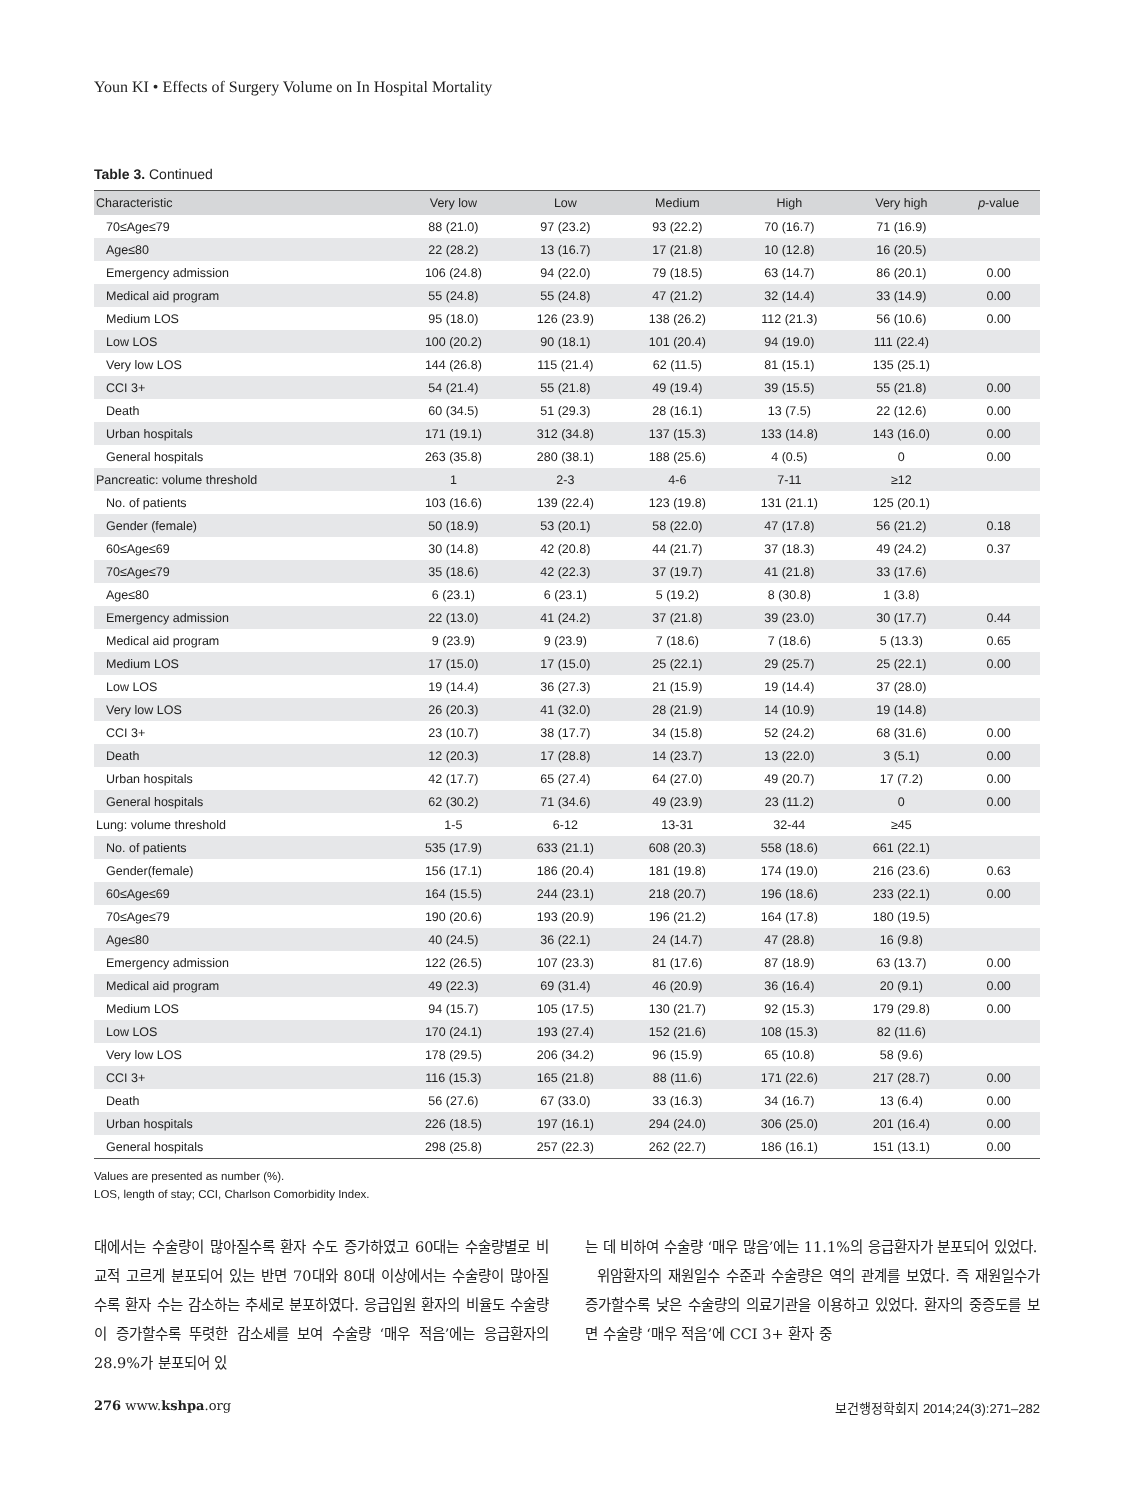Youn KI • Effects of Surgery Volume on In Hospital Mortality
Table 3. Continued
| Characteristic | Very low | Low | Medium | High | Very high | p -value |
| --- | --- | --- | --- | --- | --- | --- |
| 70≤Age≤79 | 88 (21.0) | 97 (23.2) | 93 (22.2) | 70 (16.7) | 71 (16.9) | |
| Age≤80 | 22 (28.2) | 13 (16.7) | 17 (21.8) | 10 (12.8) | 16 (20.5) | |
| Emergency admission | 106 (24.8) | 94 (22.0) | 79 (18.5) | 63 (14.7) | 86 (20.1) | 0.00 |
| Medical aid program | 55 (24.8) | 55 (24.8) | 47 (21.2) | 32 (14.4) | 33 (14.9) | 0.00 |
| Medium LOS | 95 (18.0) | 126 (23.9) | 138 (26.2) | 112 (21.3) | 56 (10.6) | 0.00 |
| Low LOS | 100 (20.2) | 90 (18.1) | 101 (20.4) | 94 (19.0) | 111 (22.4) | |
| Very low LOS | 144 (26.8) | 115 (21.4) | 62 (11.5) | 81 (15.1) | 135 (25.1) | |
| CCI 3+ | 54 (21.4) | 55 (21.8) | 49 (19.4) | 39 (15.5) | 55 (21.8) | 0.00 |
| Death | 60 (34.5) | 51 (29.3) | 28 (16.1) | 13 (7.5) | 22 (12.6) | 0.00 |
| Urban hospitals | 171 (19.1) | 312 (34.8) | 137 (15.3) | 133 (14.8) | 143 (16.0) | 0.00 |
| General hospitals | 263 (35.8) | 280 (38.1) | 188 (25.6) | 4 (0.5) | 0 | 0.00 |
| Pancreatic: volume threshold | 1 | 2-3 | 4-6 | 7-11 | ≥12 | |
| No. of patients | 103 (16.6) | 139 (22.4) | 123 (19.8) | 131 (21.1) | 125 (20.1) | |
| Gender (female) | 50 (18.9) | 53 (20.1) | 58 (22.0) | 47 (17.8) | 56 (21.2) | 0.18 |
| 60≤Age≤69 | 30 (14.8) | 42 (20.8) | 44 (21.7) | 37 (18.3) | 49 (24.2) | 0.37 |
| 70≤Age≤79 | 35 (18.6) | 42 (22.3) | 37 (19.7) | 41 (21.8) | 33 (17.6) | |
| Age≤80 | 6 (23.1) | 6 (23.1) | 5 (19.2) | 8 (30.8) | 1 (3.8) | |
| Emergency admission | 22 (13.0) | 41 (24.2) | 37 (21.8) | 39 (23.0) | 30 (17.7) | 0.44 |
| Medical aid program | 9 (23.9) | 9 (23.9) | 7 (18.6) | 7 (18.6) | 5 (13.3) | 0.65 |
| Medium LOS | 17 (15.0) | 17 (15.0) | 25 (22.1) | 29 (25.7) | 25 (22.1) | 0.00 |
| Low LOS | 19 (14.4) | 36 (27.3) | 21 (15.9) | 19 (14.4) | 37 (28.0) | |
| Very low LOS | 26 (20.3) | 41 (32.0) | 28 (21.9) | 14 (10.9) | 19 (14.8) | |
| CCI 3+ | 23 (10.7) | 38 (17.7) | 34 (15.8) | 52 (24.2) | 68 (31.6) | 0.00 |
| Death | 12 (20.3) | 17 (28.8) | 14 (23.7) | 13 (22.0) | 3 (5.1) | 0.00 |
| Urban hospitals | 42 (17.7) | 65 (27.4) | 64 (27.0) | 49 (20.7) | 17 (7.2) | 0.00 |
| General hospitals | 62 (30.2) | 71 (34.6) | 49 (23.9) | 23 (11.2) | 0 | 0.00 |
| Lung: volume threshold | 1-5 | 6-12 | 13-31 | 32-44 | ≥45 | |
| No. of patients | 535 (17.9) | 633 (21.1) | 608 (20.3) | 558 (18.6) | 661 (22.1) | |
| Gender(female) | 156 (17.1) | 186 (20.4) | 181 (19.8) | 174 (19.0) | 216 (23.6) | 0.63 |
| 60≤Age≤69 | 164 (15.5) | 244 (23.1) | 218 (20.7) | 196 (18.6) | 233 (22.1) | 0.00 |
| 70≤Age≤79 | 190 (20.6) | 193 (20.9) | 196 (21.2) | 164 (17.8) | 180 (19.5) | |
| Age≤80 | 40 (24.5) | 36 (22.1) | 24 (14.7) | 47 (28.8) | 16 (9.8) | |
| Emergency admission | 122 (26.5) | 107 (23.3) | 81 (17.6) | 87 (18.9) | 63 (13.7) | 0.00 |
| Medical aid program | 49 (22.3) | 69 (31.4) | 46 (20.9) | 36 (16.4) | 20 (9.1) | 0.00 |
| Medium LOS | 94 (15.7) | 105 (17.5) | 130 (21.7) | 92 (15.3) | 179 (29.8) | 0.00 |
| Low LOS | 170 (24.1) | 193 (27.4) | 152 (21.6) | 108 (15.3) | 82 (11.6) | |
| Very low LOS | 178 (29.5) | 206 (34.2) | 96 (15.9) | 65 (10.8) | 58 (9.6) | |
| CCI 3+ | 116 (15.3) | 165 (21.8) | 88 (11.6) | 171 (22.6) | 217 (28.7) | 0.00 |
| Death | 56 (27.6) | 67 (33.0) | 33 (16.3) | 34 (16.7) | 13 (6.4) | 0.00 |
| Urban hospitals | 226 (18.5) | 197 (16.1) | 294 (24.0) | 306 (25.0) | 201 (16.4) | 0.00 |
| General hospitals | 298 (25.8) | 257 (22.3) | 262 (22.7) | 186 (16.1) | 151 (13.1) | 0.00 |
Values are presented as number (%).
LOS, length of stay; CCI, Charlson Comorbidity Index.
대에서는 수술량이 많아질수록 환자 수도 증가하였고 60대는 수술량별로 비교적 고르게 분포되어 있는 반면 70대와 80대 이상에서는 수술량이 많아질수록 환자 수는 감소하는 추세로 분포하였다. 응급입원 환자의 비율도 수술량이 증가할수록 뚜렷한 감소세를 보여 수술량 ‘매우 적음’에는 응급환자의 28.9%가 분포되어 있
는 데 비하여 수술량 ‘매우 많음’에는 11.1%의 응급환자가 분포되어 있었다.
위암환자의 재원일수 수준과 수술량은 역의 관계를 보였다. 즉 재원일수가 증가할수록 낮은 수술량의 의료기관을 이용하고 있었다. 환자의 중증도를 보면 수술량 ‘매우 적음’에 CCI 3+ 환자 중
276 www.kshpa.org 보건행정학회지 2014;24(3):271–282